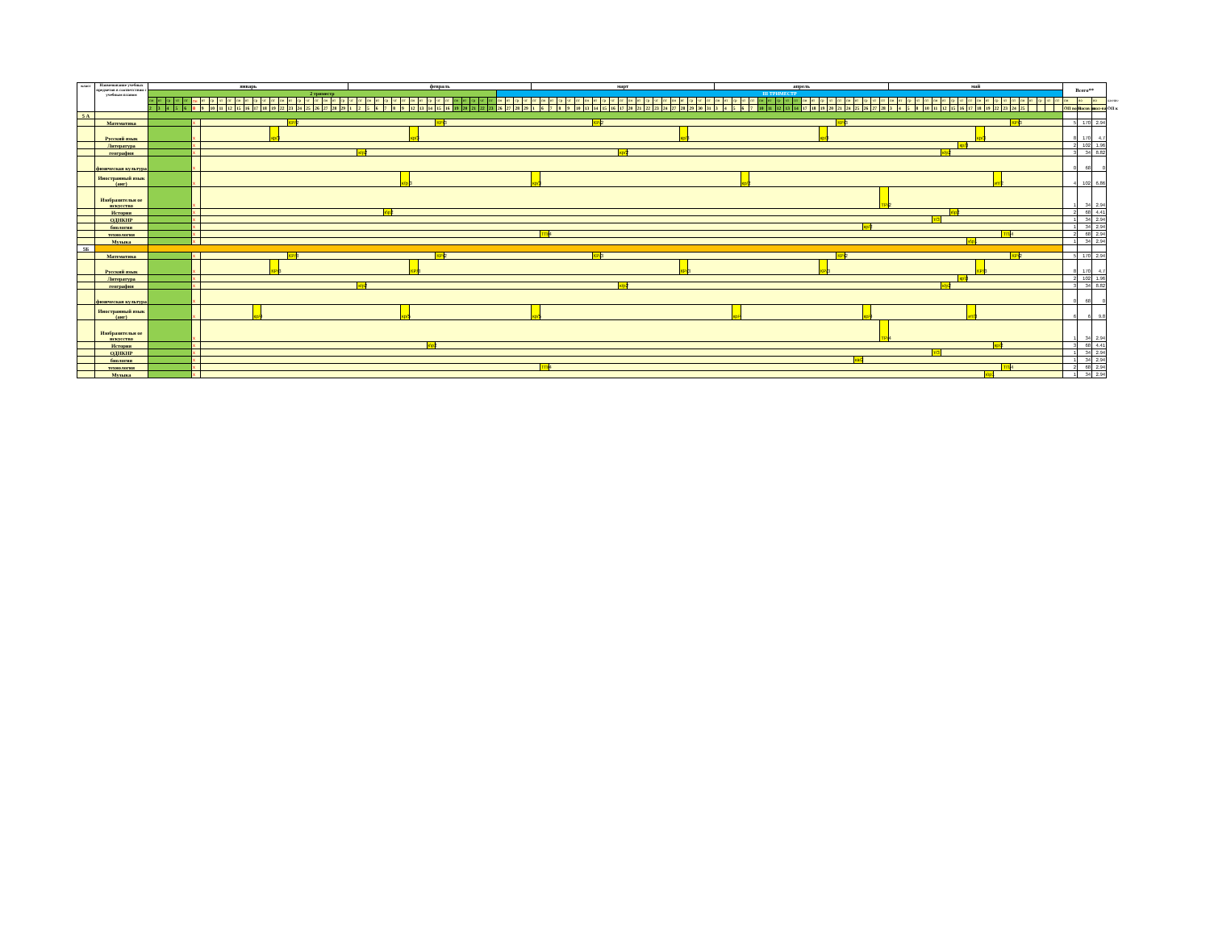| класс | Наименование учебных предметов в соответствии с учебным планом | январь | | | | | | | | | | | | | | | | | | | | | | | февраль | | | | | | | | | | | | | | | | | | | | | март | | | | | | | | | | | | | | | | | | | | | апрель | | | | | | | | | | | | | | | | | | | | май | | | | | | | | | | | | | | | | | | | | Всего** | | | |
| --- | --- | --- | --- | --- | --- | --- | --- | --- | --- | --- | --- | --- | --- | --- | --- | --- | --- | --- | --- | --- | --- | --- | --- | --- | --- | --- | --- | --- | --- | --- | --- | --- | --- | --- | --- | --- | --- | --- | --- | --- | --- | --- | --- | --- | --- | --- | --- | --- | --- | --- | --- | --- | --- | --- | --- | --- | --- | --- | --- | --- | --- | --- | --- | --- | --- | --- | --- | --- | --- | --- | --- | --- | --- | --- | --- | --- | --- | --- | --- | --- | --- | --- | --- | --- | --- | --- | --- | --- | --- | --- | --- | --- | --- | --- | --- | --- | --- | --- | --- | --- | --- | --- | --- | --- | --- | --- | --- | --- | --- | --- |
| | | 2 триместр | | | | | | | | | | | | | | | | | | | | | | | | | | | | | | | | | | | | | | | | III ТРИМЕСТР | | | | | | | | | | | | | | | | | | | | | | | | | | | | | | | | | | | | | | | | | | | | | | | | | | | | | | | | | | | | | | | | | | | | |
| | | пн | вт | ср | чт | пт | пн | вт | ср | чт | пт | пн | вт | ср | чт | пт | пн | вт | ср | чт | пт | пн | вт | ср | чт | пт | пн | вт | ср | чт | пт | пн | вт | ср | чт | пт | пн | вт | ср | чт | пт | пн | вт | ср | чт | пт | пн | вт | ср | чт | пт | пн | вт | ср | чт | пт | пн | вт | ср | чт | пт | пн | вт | ср | чт | пт | пн | вт | ср | чт | пт | пн | вт | ср | чт | пт | пн | вт | ср | чт | пт | пн | вт | ср | чт | пт | пн | вт | ср | чт | пт | пн | вт | ср | чт | пт | пн | вт | ср | чт | пт | пн | вт | ср | чт | пт | пн | во | во | шение |
| | | 2 | 3 | 4 | 5 | 6 | 8 | 9 | 10 | 11 | 12 | 15 | 16 | 17 | 18 | 19 | 22 | 23 | 24 | 25 | 26 | 27 | 28 | 29 | 1 | 2 | 5 | 6 | 7 | 8 | 9 | 12 | 13 | 14 | 15 | 16 | 19 | 20 | 21 | 22 | 23 | 26 | 27 | 28 | 29 | 1 | 6 | 7 | 8 | 9 | 10 | 13 | 14 | 15 | 16 | 17 | 20 | 21 | 22 | 23 | 24 | 27 | 28 | 29 | 30 | 31 | 3 | 4 | 5 | 6 | 7 | 10 | 11 | 12 | 13 | 14 | 17 | 18 | 19 | 20 | 21 | 24 | 25 | 26 | 27 | 28 | 3 | 4 | 5 | 8 | 10 | 11 | 12 | 15 | 16 | 17 | 18 | 19 | 22 | 23 | 24 | 25 | | | | | ОП во П | часов по | кол-ва ОП к | |
| 5 А | | | | | | | | | | | | | | | | | | | | | | | | | | | | | | | | | | | | | | | | | | | | | | | | | | | | | | | | | | | | | | | | | | | | | | | | | | | | | | | | | | | | | | | | | | | | | | | | | | | | | | | | | | | | | | |
| | Математика | | | | | | x | | | | | | | | | | | КР/2 | | | | | | | | | | | | | | | | | КР/3 | | | | | | | | | | | | | | | | | | КР/2 | | | | | | | | | | | | | | | | | | | | | | | | | | | | КР/3 | | | | | | | | | | | | | | | | | | | | КР/3 | | | | | | 5 | 170 | 2.94 | |
| | Русский язык | | | | | | x | | | | | | | | | кр/3 | | | | | | | | | | | | | | | | кр/3 | | | | | | | | | | | | | | | | | | | | | | | | | | | | | | | кр/3 | | | | | | | | | | | | | | | | кр/3 | | | | | | | | | | | | | | | | | | кр/3 | | | | | | | | | | 8 | 170 | 4.7 | |
| | Литература | | | | | | x | | | | | | | | | | | | | | | | | | | | | | | | | | | | | | | | | | | | | | | | | | | | | | | | | | | | | | | | | | | | | | | | | | | | | | | | | | | | | | | | | | | | | | | | кр/3 | | | | | | | | | | | | 2 | 102 | 1.96 | |
| | география | | | | | | x | | | | | | | | | | | | | | | | | | | к/р2 | | | | | | | | | | | | | | | | | | | | | | | | | | | | | | кр/2 | | | | | | | | | | | | | | | | | | | | | | | | | | | | | | | | | | | | | к/р2 | | | | | | | | | | | | | | 3 | 34 | 8.82 | |
| | физическая культура | | | | | | x | | | | | | | | | | | | | | | | | | | | | | | | | | | | | | | | | | | | | | | | | | | | | | | | | | | | | | | | | | | | | | | | | | | | | | | | | | | | | | | | | | | | | | | | | | | | | | | | | | | | 0 | 68 | 0 | |
| | Иностранный язык (анг) | | | | | | x | | | | | | | | | | | | | | | | | | | | | | | | к/р 3 | | | | | | | | | | | | | | | кр/3 | | | | | | | | | | | | | | | | | | | | | | | | кр/2 | | | | | | | | | | | | | | | | | | | | | | | | | | | | | ит/2 | | | | | | | | 4 | 102 | 6.86 | |
| | Изобразительн ое искусство | | | | | | x | | | | | | | | | | | | | | | | | | | | | | | | | | | | | | | | | | | | | | | | | | | | | | | | | | | | | | | | | | | | | | | | | | | | | | | | | | | | | | | ТР/2 | | | | | | | | | | | | | | | | | | | | | 1 | 34 | 2.94 | |
| | История | | | | | | x | | | | | | | | | | | | | | | | | | | | | | к\р2 | | | | | | | | | | | | | | | | | | | | | | | | | | | | | | | | | | | | | | | | | | | | | | | | | | | | | | | | | | | | | | | | | к\р2 | | | | | | | | | | | | | 2 | 68 | 4.41 | |
| | ОДНКНР | | | | | | x | | | | | | | | | | | | | | | | | | | | | | | | | | | | | | | | | | | | | | | | | | | | | | | | | | | | | | | | | | | | | | | | | | | | | | | | | | | | | | | | | | | | | т/3 | | | | | | | | | | | | | | | 1 | 34 | 2.94 | |
| | биология | | | | | | x | | | | | | | | | | | | | | | | | | | | | | | | | | | | | | | | | | | | | | | | | | | | | | | | | | | | | | | | | | | | | | | | | | | | | | | | | | | | | кр/2 | | | | | | | | | | | | | | | | | | | | | | | 1 | 34 | 2.94 | |
| | технология | | | | | | x | | | | | | | | | | | | | | | | | | | | | | | | | | | | | | | | | | | | | | | | ТП/4 | | | | | | | | | | | | | | | | | | | | | | | | | | | | | | | | | | | | | | | | | | | | | | | | | | | | | ТП/4 | | | | | | | 2 | 68 | 2.94 | |
| | Музыка | | | | | | x | | | | | | | | | | | | | | | | | | | | | | | | | | | | | | | | | | | | | | | | | | | | | | | | | | | | | | | | | | | | | | | | | | | | | | | | | | | | | | | | | | | | | | | | | к\р1 | | | | | | | | | | | 1 | 34 | 2.94 | |
| 5Б | | | | | | | | | | | | | | | | | | | | | | | | | | | | | | | | | | | | | | | | | | | | | | | | | | | | | | | | | | | | | | | | | | | | | | | | | | | | | | | | | | | | | | | | | | | | | | | | | | | | | | | | | | | | | | |
| | Математика | | | | | | x | | | | | | | | | | | КР/3 | | | | | | | | | | | | | | | | | КР/2 | | | | | | | | | | | | | | | | | | КР/3 | | | | | | | | | | | | | | | | | | | | | | | | | | | | КР/2 | | | | | | | | | | | | | | | | | | | | КР/2 | | | | | | 5 | 170 | 2.94 | |
| | Русский язык | | | | | | x | | | | | | | | | КР/3 | | | | | | | | | | | | | | | | КР/3 | | | | | | | | | | | | | | | | | | | | | | | | | | | | | | | КР/3 | | | | | | | | | | | | | | | | КР/3 | | | | | | | | | | | | | | | | | | КР/3 | | | | | | | | | | 8 | 170 | 4.7 | |
| | Литература | | | | | | x | | | | | | | | | | | | | | | | | | | | | | | | | | | | | | | | | | | | | | | | | | | | | | | | | | | | | | | | | | | | | | | | | | | | | | | | | | | | | | | | | | | | | | | | кр\3 | | | | | | | | | | | | 2 | 102 | 1.96 | |
| | география | | | | | | x | | | | | | | | | | | | | | | | | | | к/р2 | | | | | | | | | | | | | | | | | | | | | | | | | | | | | | к/р2 | | | | | | | | | | | | | | | | | | | | | | | | | | | | | | | | | | | | | к/р2 | | | | | | | | | | | | | | 3 | 34 | 8.82 | |
| | физическая культура | | | | | | x | | | | | | | | | | | | | | | | | | | | | | | | | | | | | | | | | | | | | | | | | | | | | | | | | | | | | | | | | | | | | | | | | | | | | | | | | | | | | | | | | | | | | | | | | | | | | | | | | | | | 0 | 68 | 0 | |
| | Иностранный язык (анг) | | | | | | x | | | | | | | кр/4 | | | | | | | | | | | | | | | | | кр/5 | | | | | | | | | | | | | | | кр/5 | | | | | | | | | | | | | | | | | | | | | | | кр/4 | | | | | | | | | | | | | | | кр/4 | | | | | | | | | | | | ит/3 | | | | | | | | | | | 6 | 6 | 9.8 | |
| | Изобразительн ое искусство | | | | | | x | | | | | | | | | | | | | | | | | | | | | | | | | | | | | | | | | | | | | | | | | | | | | | | | | | | | | | | | | | | | | | | | | | | | | | | | | | | | | | | ТР/4 | | | | | | | | | | | | | | | | | | | | | 1 | 34 | 2.94 | |
| | История | | | | | | x | | | | | | | | | | | | | | | | | | | | | | | | | | | к\р2 | | | | | | | | | | | | | | | | | | | | | | | | | | | | | | | | | | | | | | | | | | | | | | | | | | | | | | | | | | | | | | | | | кр/2 | | | | | | | | 3 | 68 | 4.41 | |
| | ОДНКНР | | | | | | x | | | | | | | | | | | | | | | | | | | | | | | | | | | | | | | | | | | | | | | | | | | | | | | | | | | | | | | | | | | | | | | | | | | | | | | | | | | | | | | | | | | | | т/3 | | | | | | | | | | | | | | | 1 | 34 | 2.94 | |
| | биология | | | | | | x | | | | | | | | | | | | | | | | | | | | | | | | | | | | | | | | | | | | | | | | | | | | | | | | | | | | | | | | | | | | | | | | | | | | | | | | | | | | кв/2 | | | | | | | | | | | | | | | | | | | | | | | | 1 | 34 | 2.94 | |
| | технология | | | | | | x | | | | | | | | | | | | | | | | | | | | | | | | | | | | | | | | | | | | | | | | ТП/4 | | | | | | | | | | | | | | | | | | | | | | | | | | | | | | | | | | | | | | | | | | | | | | | | | | | | | ТП/4 | | | | | | | 2 | 68 | 2.94 | |
| | Музыка | | | | | | x | | | | | | | | | | | | | | | | | | | | | | | | | | | | | | | | | | | | | | | | | | | | | | | | | | | | | | | | | | | | | | | | | | | | | | | | | | | | | | | | | | | | | | | | | | | к\р1 | | | | | | | | | 1 | 34 | 2.94 | |